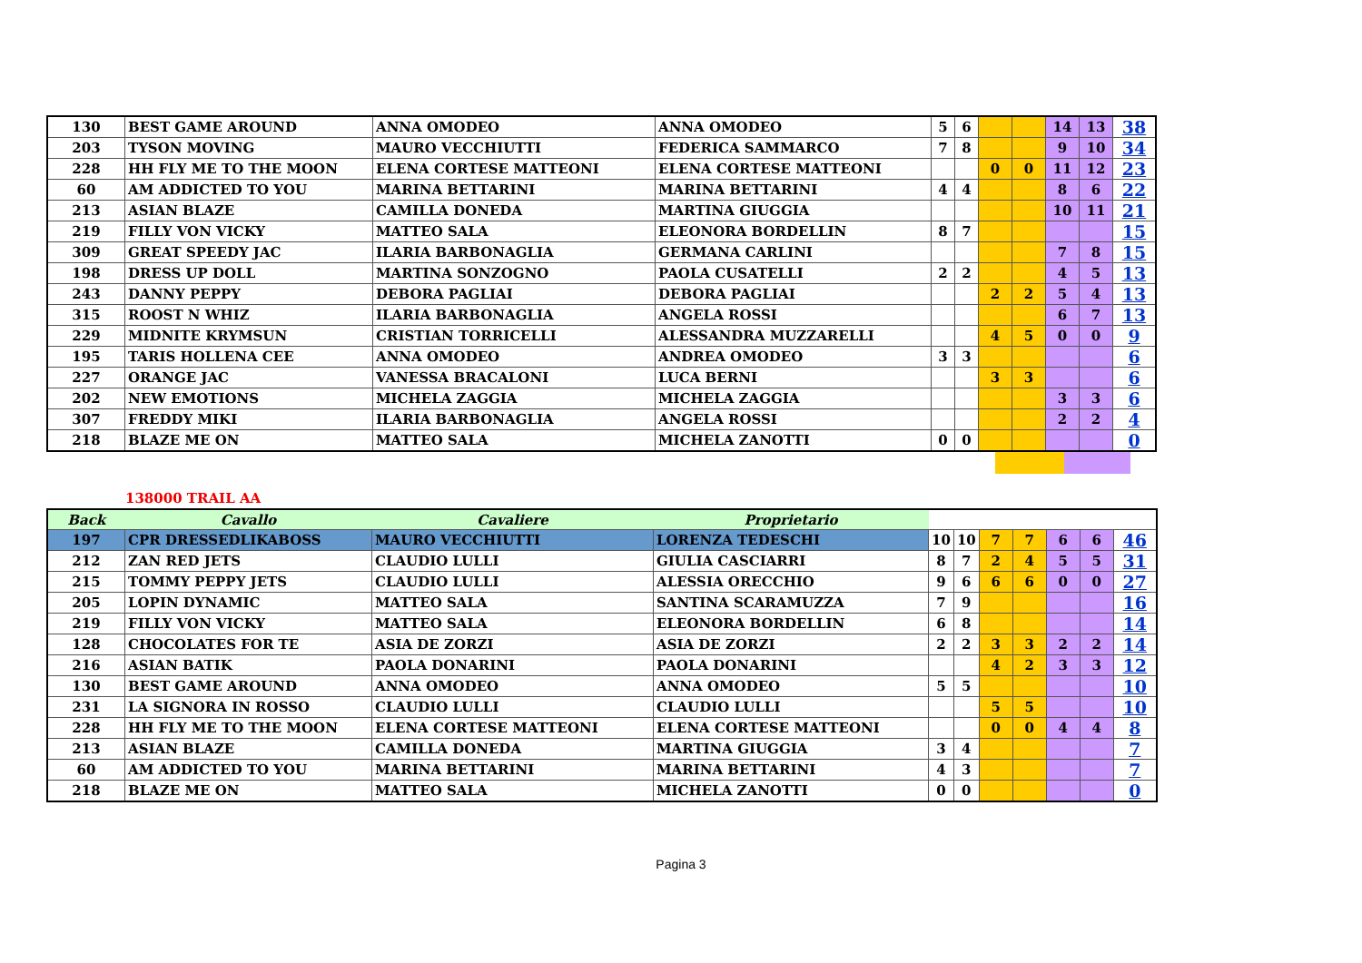| 130 | BEST GAME AROUND | ANNA OMODEO | ANNA OMODEO | 5 | 6 | | | 14 | 13 | 38 |
| 203 | TYSON MOVING | MAURO VECCHIUTTI | FEDERICA SAMMARCO | 7 | 8 | | | 9 | 10 | 34 |
| 228 | HH FLY ME TO THE MOON | ELENA CORTESE MATTEONI | ELENA CORTESE MATTEONI | | | 0 | 0 | 11 | 12 | 23 |
| 60 | AM ADDICTED TO YOU | MARINA BETTARINI | MARINA BETTARINI | 4 | 4 | | | 8 | 6 | 22 |
| 213 | ASIAN BLAZE | CAMILLA DONEDA | MARTINA GIUGGIA | | | | | 10 | 11 | 21 |
| 219 | FILLY VON VICKY | MATTEO SALA | ELEONORA BORDELLIN | 8 | 7 | | | | | 15 |
| 309 | GREAT SPEEDY JAC | ILARIA BARBONAGLIA | GERMANA CARLINI | | | | | 7 | 8 | 15 |
| 198 | DRESS UP DOLL | MARTINA SONZOGNO | PAOLA CUSATELLI | 2 | 2 | | | 4 | 5 | 13 |
| 243 | DANNY PEPPY | DEBORA PAGLIAI | DEBORA PAGLIAI | | | 2 | 2 | 5 | 4 | 13 |
| 315 | ROOST N WHIZ | ILARIA BARBONAGLIA | ANGELA ROSSI | | | | | 6 | 7 | 13 |
| 229 | MIDNITE KRYMSUN | CRISTIAN TORRICELLI | ALESSANDRA MUZZARELLI | | | 4 | 5 | 0 | 0 | 9 |
| 195 | TARIS HOLLENA CEE | ANNA OMODEO | ANDREA OMODEO | 3 | 3 | | | | | 6 |
| 227 | ORANGE JAC | VANESSA BRACALONI | LUCA BERNI | | | 3 | 3 | | | 6 |
| 202 | NEW EMOTIONS | MICHELA ZAGGIA | MICHELA ZAGGIA | | | | | 3 | 3 | 6 |
| 307 | FREDDY MIKI | ILARIA BARBONAGLIA | ANGELA ROSSI | | | | | 2 | 2 | 4 |
| 218 | BLAZE ME ON | MATTEO SALA | MICHELA ZANOTTI | 0 | 0 | | | | | 0 |
138000 TRAIL AA
| Back | Cavallo | Cavaliere | Proprietario | | | | | | | |
| --- | --- | --- | --- | --- | --- | --- | --- | --- | --- | --- |
| 197 | CPR DRESSEDLIKABOSS | MAURO VECCHIUTTI | LORENZA TEDESCHI | 10 | 10 | 7 | 7 | 6 | 6 | 46 |
| 212 | ZAN RED JETS | CLAUDIO LULLI | GIULIA CASCIARRI | 8 | 7 | 2 | 4 | 5 | 5 | 31 |
| 215 | TOMMY PEPPY JETS | CLAUDIO LULLI | ALESSIA ORECCHIO | 9 | 6 | 6 | 6 | 0 | 0 | 27 |
| 205 | LOPIN DYNAMIC | MATTEO SALA | SANTINA SCARAMUZZA | 7 | 9 | | | | | 16 |
| 219 | FILLY VON VICKY | MATTEO SALA | ELEONORA BORDELLIN | 6 | 8 | | | | | 14 |
| 128 | CHOCOLATES FOR TE | ASIA DE ZORZI | ASIA DE ZORZI | 2 | 2 | 3 | 3 | 2 | 2 | 14 |
| 216 | ASIAN BATIK | PAOLA DONARINI | PAOLA DONARINI | | | 4 | 2 | 3 | 3 | 12 |
| 130 | BEST GAME AROUND | ANNA OMODEO | ANNA OMODEO | 5 | 5 | | | | | 10 |
| 231 | LA SIGNORA IN ROSSO | CLAUDIO LULLI | CLAUDIO LULLI | | | 5 | 5 | | | 10 |
| 228 | HH FLY ME TO THE MOON | ELENA CORTESE MATTEONI | ELENA CORTESE MATTEONI | | | 0 | 0 | 4 | 4 | 8 |
| 213 | ASIAN BLAZE | CAMILLA DONEDA | MARTINA GIUGGIA | 3 | 4 | | | | | 7 |
| 60 | AM ADDICTED TO YOU | MARINA BETTARINI | MARINA BETTARINI | 4 | 3 | | | | | 7 |
| 218 | BLAZE ME ON | MATTEO SALA | MICHELA ZANOTTI | 0 | 0 | | | | | 0 |
Pagina 3